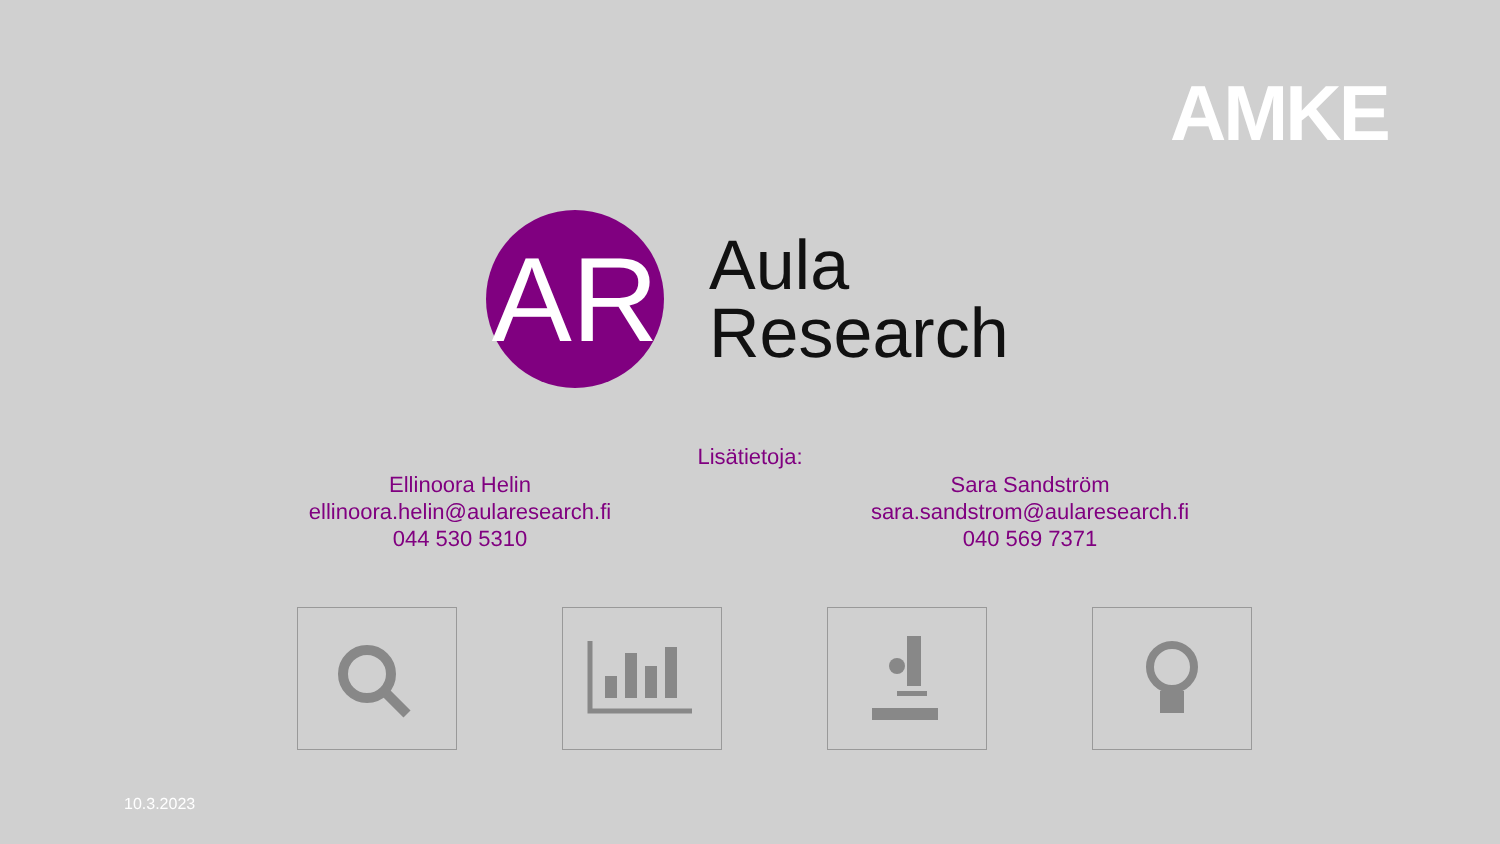AMKE
AR
Aula
Research
Lisätietoja:
Ellinoora Helin
ellinoora.helin@aularesearch.fi
044 530 5310
Sara Sandström
sara.sandstrom@aularesearch.fi
040 569 7371
10.3.2023